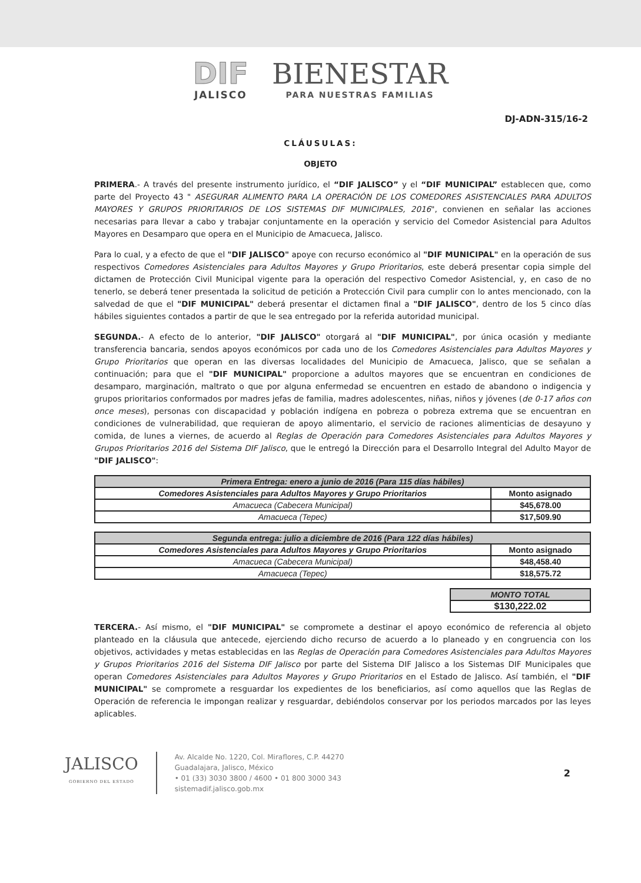DIF JALISCO
BIENESTAR PARA NUESTRAS FAMILIAS
DJ-ADN-315/16-2
CLÁUSULAS:
OBJETO
PRIMERA.- A través del presente instrumento jurídico, el “DIF JALISCO” y el “DIF MUNICIPAL” establecen que, como parte del Proyecto 43 " ASEGURAR ALIMENTO PARA LA OPERACIÓN DE LOS COMEDORES ASISTENCIALES PARA ADULTOS MAYORES Y GRUPOS PRIORITARIOS DE LOS SISTEMAS DIF MUNICIPALES, 2016", convienen en señalar las acciones necesarias para llevar a cabo y trabajar conjuntamente en la operación y servicio del Comedor Asistencial para Adultos Mayores en Desamparo que opera en el Municipio de Amacueca, Jalisco.
Para lo cual, y a efecto de que el "DIF JALISCO" apoye con recurso económico al "DIF MUNICIPAL" en la operación de sus respectivos Comedores Asistenciales para Adultos Mayores y Grupo Prioritarios, este deberá presentar copia simple del dictamen de Protección Civil Municipal vigente para la operación del respectivo Comedor Asistencial, y, en caso de no tenerlo, se deberá tener presentada la solicitud de petición a Protección Civil para cumplir con lo antes mencionado, con la salvedad de que el "DIF MUNICIPAL" deberá presentar el dictamen final a "DIF JALISCO", dentro de los 5 cinco días hábiles siguientes contados a partir de que le sea entregado por la referida autoridad municipal.
SEGUNDA.- A efecto de lo anterior, "DIF JALISCO" otorgará al "DIF MUNICIPAL", por única ocasión y mediante transferencia bancaria, sendos apoyos económicos por cada uno de los Comedores Asistenciales para Adultos Mayores y Grupo Prioritarios que operan en las diversas localidades del Municipio de Amacueca, Jalisco, que se señalan a continuación; para que el "DIF MUNICIPAL" proporcione a adultos mayores que se encuentran en condiciones de desamparo, marginación, maltrato o que por alguna enfermedad se encuentren en estado de abandono o indigencia y grupos prioritarios conformados por madres jefas de familia, madres adolescentes, niñas, niños y jóvenes (de 0-17 años con once meses), personas con discapacidad y población indígena en pobreza o pobreza extrema que se encuentran en condiciones de vulnerabilidad, que requieran de apoyo alimentario, el servicio de raciones alimenticias de desayuno y comida, de lunes a viernes, de acuerdo al Reglas de Operación para Comedores Asistenciales para Adultos Mayores y Grupos Prioritarios 2016 del Sistema DIF Jalisco, que le entregó la Dirección para el Desarrollo Integral del Adulto Mayor de "DIF JALISCO":
| Primera Entrega: enero a junio de 2016 (Para 115 días hábiles) | |
| --- | --- |
| Comedores Asistenciales para Adultos Mayores y Grupo Prioritarios | Monto asignado |
| Amacueca (Cabecera Municipal) | $45,678.00 |
| Amacueca (Tepec) | $17,509.90 |
| Segunda entrega: julio a diciembre de 2016 (Para 122 días hábiles) | |
| --- | --- |
| Comedores Asistenciales para Adultos Mayores y Grupo Prioritarios | Monto asignado |
| Amacueca (Cabecera Municipal) | $48,458.40 |
| Amacueca (Tepec) | $18,575.72 |
| MONTO TOTAL |
| --- |
| $130,222.02 |
TERCERA.- Así mismo, el "DIF MUNICIPAL" se compromete a destinar el apoyo económico de referencia al objeto planteado en la cláusula que antecede, ejerciendo dicho recurso de acuerdo a lo planeado y en congruencia con los objetivos, actividades y metas establecidas en las Reglas de Operación para Comedores Asistenciales para Adultos Mayores y Grupos Prioritarios 2016 del Sistema DIF Jalisco por parte del Sistema DIF Jalisco a los Sistemas DIF Municipales que operan Comedores Asistenciales para Adultos Mayores y Grupo Prioritarios en el Estado de Jalisco. Así también, el "DIF MUNICIPAL" se compromete a resguardar los expedientes de los beneficiarios, así como aquellos que las Reglas de Operación de referencia le impongan realizar y resguardar, debiéndolos conservar por los periodos marcados por las leyes aplicables.
JALISCO
GOBIERNO DEL ESTADO
Av. Alcalde No. 1220, Col. Miraflores, C.P. 44270
Guadalajara, Jalisco, México
• 01 (33) 3030 3800 / 4600 • 01 800 3000 343
sistemadif.jalisco.gob.mx
2